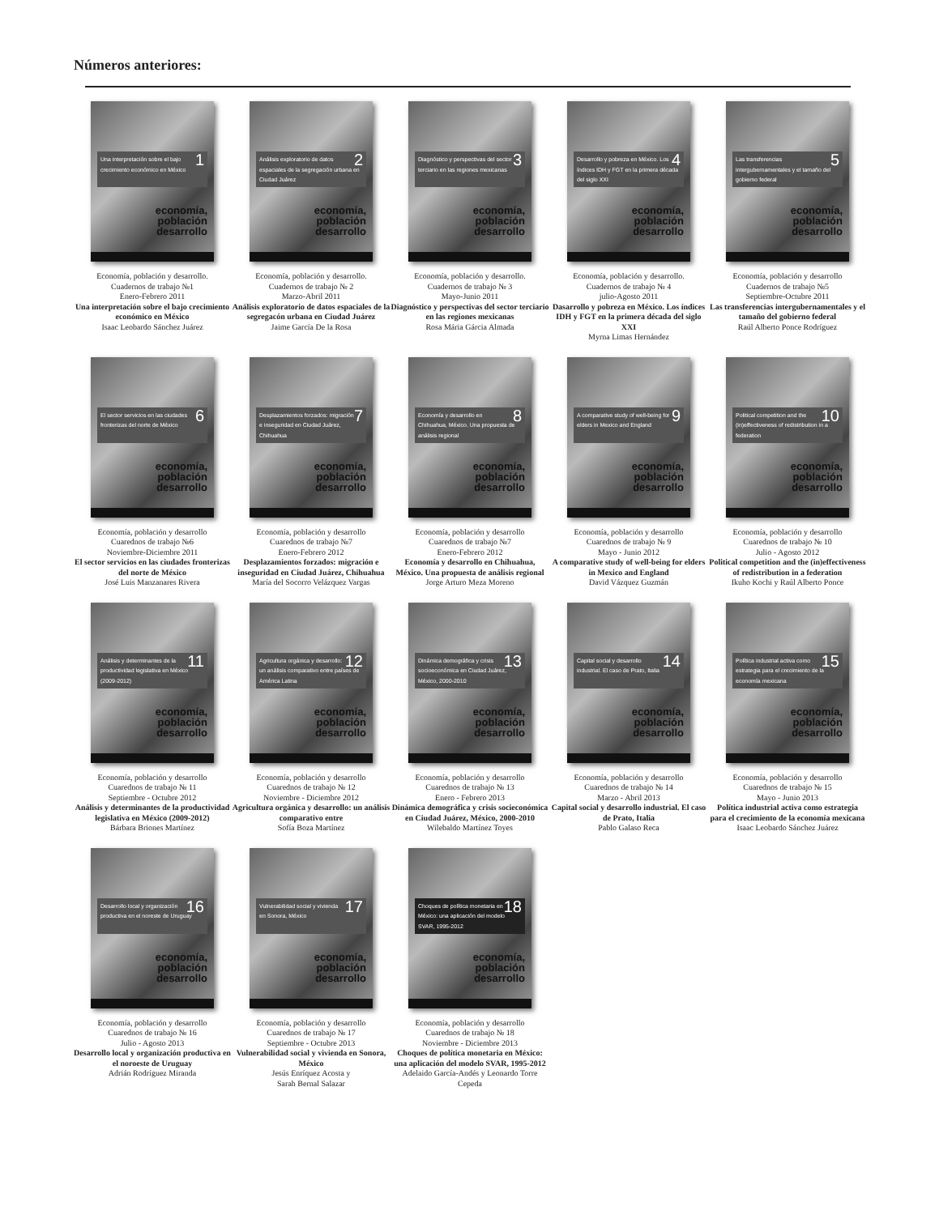Números anteriores:
1 Una interpretación sobre el bajo crecimiento económico en México
economía,
población
desarrollo
Economía, población y desarrollo.
Cuadernos de trabajo №1
Enero-Febrero 2011
Una interpretación sobre el bajo crecimiento económico en México
Isaac Leobardo Sánchez Juárez
2 Análisis exploratorio de datos espaciales de la segregación urbana en Ciudad Juárez
economía,
población
desarrollo
Economía, población y desarrollo.
Cuadernos de trabajo № 2
Marzo-Abril 2011
Análisis exploratorio de datos espaciales de la segregacón urbana en Ciudad Juárez
Jaime García De la Rosa
3 Diagnóstico y perspectivas del sector terciario en las regiones mexicanas
economía,
población
desarrollo
Economía, población y desarrollo.
Cuadernos de trabajo № 3
Mayo-Junio 2011
Diagnóstico y perspectivas del sector terciario en las regiones mexicanas
Rosa Mária Gárcia Almada
4 Desarrollo y pobreza en México. Los índices IDH y FGT en la primera década del siglo XXI
economía,
población
desarrollo
Economía, población y desarrollo.
Cuadernos de trabajo № 4
julio-Agosto 2011
Dasarrollo y pobreza en México. Los índices IDH y FGT en la primera década del siglo XXI
Myrna Limas Hernández
5 Las transferencias intergubernamentales y el tamaño del gobierno federal
economía,
población
desarrollo
Economía, población y desarrollo
Cuadernos de trabajo №5
Septiembre-Octubre 2011
Las transferencias intergubernamentales y el tamaño del gobierno federal
Raúl Alberto Ponce Rodríguez
6 El sector servicios en las ciudades fronterizas del norte de México
economía,
población
desarrollo
Economía, población y desarrollo
Cuarednos de trabajo №6
Noviembre-Diciembre 2011
El sector servicios en las ciudades fronterizas del norte de México
José Luis Manzanares Rivera
7 Desplazamientos forzados: migración e inseguridad en Ciudad Juárez, Chihuahua
economía,
población
desarrollo
Economía, población y desarrollo
Cuarednos de trabajo №7
Enero-Febrero 2012
Desplazamientos forzados: migración e inseguridad en Ciudad Juárez, Chihuahua
María del Socorro Velázquez Vargas
8 Economía y desarrollo en Chihuahua, México. Una propuesta de análisis regional
economía,
población
desarrollo
Economía, población y desarrollo
Cuarednos de trabajo №7
Enero-Febrero 2012
Economía y desarrollo en Chihuahua, México. Una propuesta de análisis regional
Jorge Arturo Meza Moreno
9 A comparative study of well-being for elders in Mexico and England
economía,
población
desarrollo
Economía, población y desarrollo
Cuarednos de trabajo № 9
Mayo - Junio 2012
A comparative study of well-being for elders in Mexico and England
David Vázquez Guzmán
10 Political competition and the (in)effectiveness of redistribution in a federation
economía,
población
desarrollo
Economía, población y desarrollo
Cuarednos de trabajo № 10
Julio - Agosto 2012
Political competition and the (in)effectiveness of redistribution in a federation
Ikuho Kochi y Raúl Alberto Ponce
11 Análisis y determinantes de la productividad legislativa en México (2009-2012)
economía,
población
desarrollo
Economía, población y desarrollo
Cuarednos de trabajo № 11
Septiembre - Octubre 2012
Análisis y determinantes de la productividad legislativa en México (2009-2012)
Bárbara Briones Martínez
12 Agricultura orgánica y desarrollo: un análisis comparativo entre países de América Latina
economía,
población
desarrollo
Economía, población y desarrollo
Cuarednos de trabajo № 12
Noviembre - Diciembre 2012
Agricultura orgánica y desarrollo: un análisis comparativo entre
Sofía Boza Martínez
13 Dinámica demográfica y crisis socioeconómica en Ciudad Juárez, México, 2000-2010
economía,
población
desarrollo
Economía, población y desarrollo
Cuarednos de trabajo № 13
Enero - Febrero 2013
Dinámica demográfica y crisis socieconómica en Ciudad Juárez, México, 2000-2010
Wilebaldo Martínez Toyes
14 Capital social y desarrollo industrial. El caso de Prato, Italia
economía,
población
desarrollo
Economía, población y desarrollo
Cuarednos de trabajo № 14
Marzo - Abril 2013
Capital social y desarrollo industrial. El caso de Prato, Italia
Pablo Galaso Reca
15 Política industrial activa como estrategia para el crecimiento de la economía mexicana
economía,
población
desarrollo
Economía, población y desarrollo
Cuarednos de trabajo № 15
Mayo - Junio 2013
Política industrial activa como estrategia para el crecimiento de la economía mexicana
Isaac Leobardo Sánchez Juárez
16 Desarrollo local y organización productiva en el noreste de Uruguay
economía,
población
desarrollo
Economía, población y desarrollo
Cuarednos de trabajo № 16
Julio - Agosto 2013
Desarrollo local y organización productiva en el noroeste de Uruguay
Adrián Rodríguez Miranda
17 Vulnerabilidad social y vivienda en Sonora, México
economía,
población
desarrollo
Economía, población y desarrollo
Cuarednos de trabajo № 17
Septiembre - Octubre 2013
Vulnerabilidad social y vivienda en Sonora, México
Jesús Enríquez Acosta y
Sarah Bernal Salazar
18 Choques de política monetaria en México: una aplicación del modelo SVAR, 1995-2012
economía,
población
desarrollo
Economía, población y desarrollo
Cuarednos de trabajo № 18
Noviembre - Diciembre 2013
Choques de política monetaria en México: una aplicación del modelo SVAR, 1995-2012
Adelaido García-Andés y Leonardo Torre Cepeda